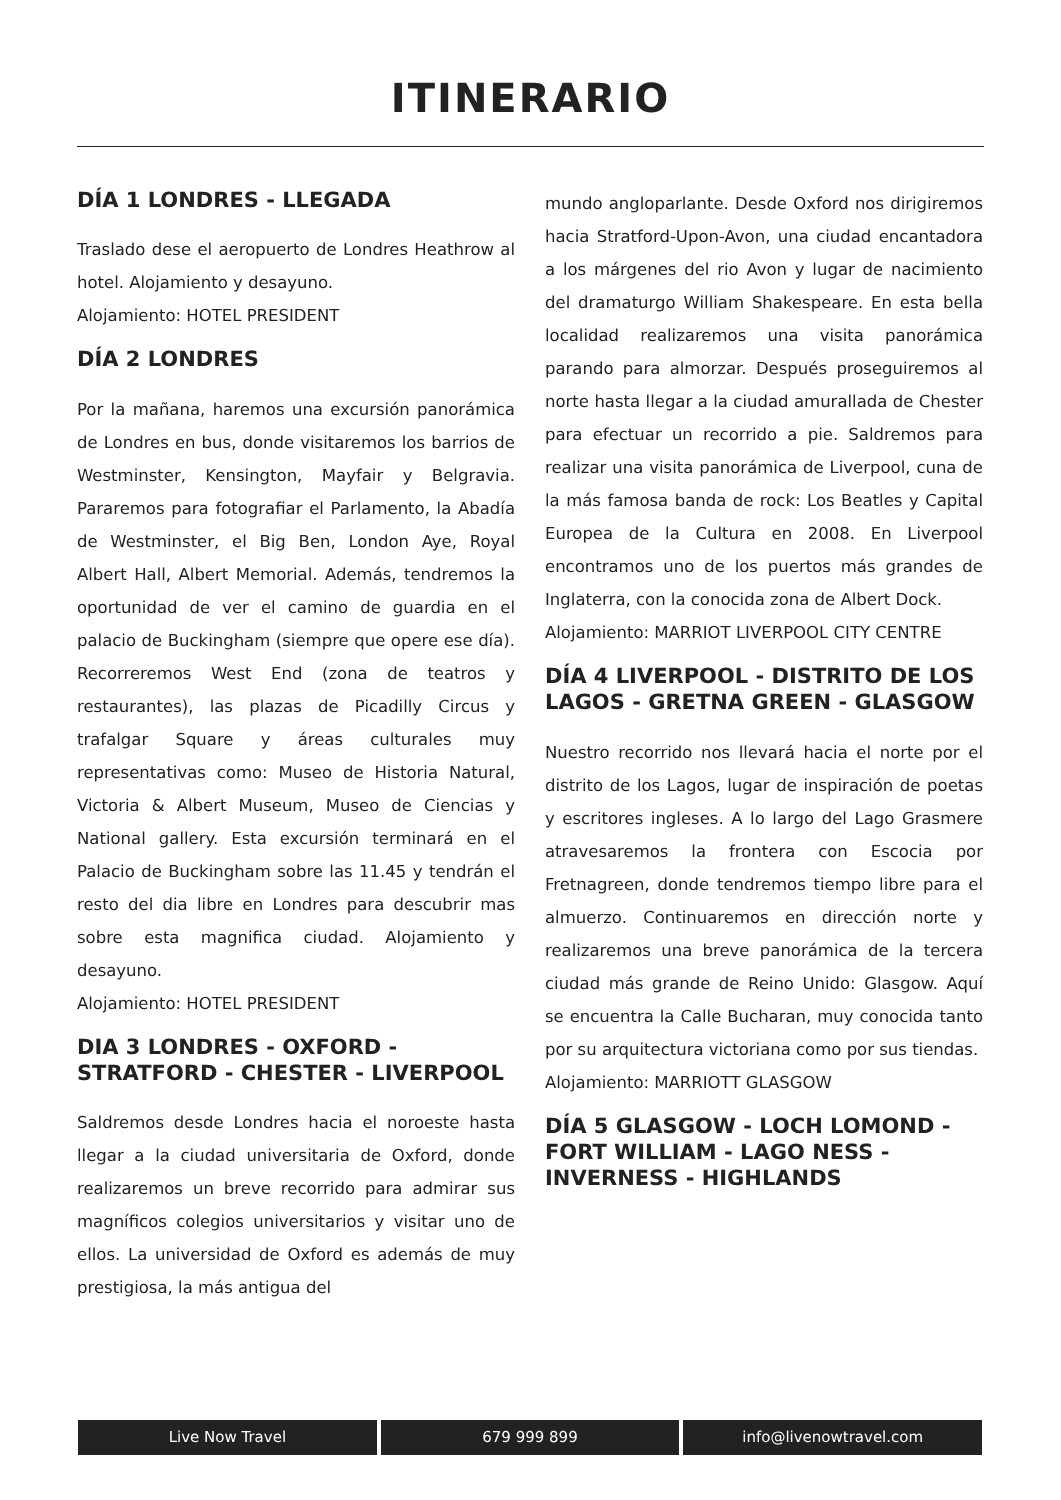ITINERARIO
DÍA 1 LONDRES - LLEGADA
Traslado dese el aeropuerto de Londres Heathrow al hotel. Alojamiento y desayuno.
Alojamiento: HOTEL PRESIDENT
DÍA 2 LONDRES
Por la mañana, haremos una excursión panorámica de Londres en bus, donde visitaremos los barrios de Westminster, Kensington, Mayfair y Belgravia. Pararemos para fotografiar el Parlamento, la Abadía de Westminster, el Big Ben, London Aye, Royal Albert Hall, Albert Memorial. Además, tendremos la oportunidad de ver el camino de guardia en el palacio de Buckingham (siempre que opere ese día). Recorreremos West End (zona de teatros y restaurantes), las plazas de Picadilly Circus y trafalgar Square y áreas culturales muy representativas como: Museo de Historia Natural, Victoria & Albert Museum, Museo de Ciencias y National gallery. Esta excursión terminará en el Palacio de Buckingham sobre las 11.45 y tendrán el resto del dia libre en Londres para descubrir mas sobre esta magnifica ciudad. Alojamiento y desayuno.
Alojamiento: HOTEL PRESIDENT
DIA 3 LONDRES - OXFORD - STRATFORD - CHESTER - LIVERPOOL
Saldremos desde Londres hacia el noroeste hasta llegar a la ciudad universitaria de Oxford, donde realizaremos un breve recorrido para admirar sus magníficos colegios universitarios y visitar uno de ellos. La universidad de Oxford es además de muy prestigiosa, la más antigua del
mundo angloparlante. Desde Oxford nos dirigiremos hacia Stratford-Upon-Avon, una ciudad encantadora a los márgenes del rio Avon y lugar de nacimiento del dramaturgo William Shakespeare. En esta bella localidad realizaremos una visita panorámica parando para almorzar. Después proseguiremos al norte hasta llegar a la ciudad amurallada de Chester para efectuar un recorrido a pie. Saldremos para realizar una visita panorámica de Liverpool, cuna de la más famosa banda de rock: Los Beatles y Capital Europea de la Cultura en 2008. En Liverpool encontramos uno de los puertos más grandes de Inglaterra, con la conocida zona de Albert Dock.
Alojamiento: MARRIOT LIVERPOOL CITY CENTRE
DÍA 4 LIVERPOOL - DISTRITO DE LOS LAGOS - GRETNA GREEN - GLASGOW
Nuestro recorrido nos llevará hacia el norte por el distrito de los Lagos, lugar de inspiración de poetas y escritores ingleses. A lo largo del Lago Grasmere atravesaremos la frontera con Escocia por Fretnagreen, donde tendremos tiempo libre para el almuerzo. Continuaremos en dirección norte y realizaremos una breve panorámica de la tercera ciudad más grande de Reino Unido: Glasgow. Aquí se encuentra la Calle Bucharan, muy conocida tanto por su arquitectura victoriana como por sus tiendas.
Alojamiento: MARRIOTT GLASGOW
DÍA 5 GLASGOW - LOCH LOMOND - FORT WILLIAM - LAGO NESS - INVERNESS - HIGHLANDS
Live Now Travel 679 999 899 info@livenowtravel.com